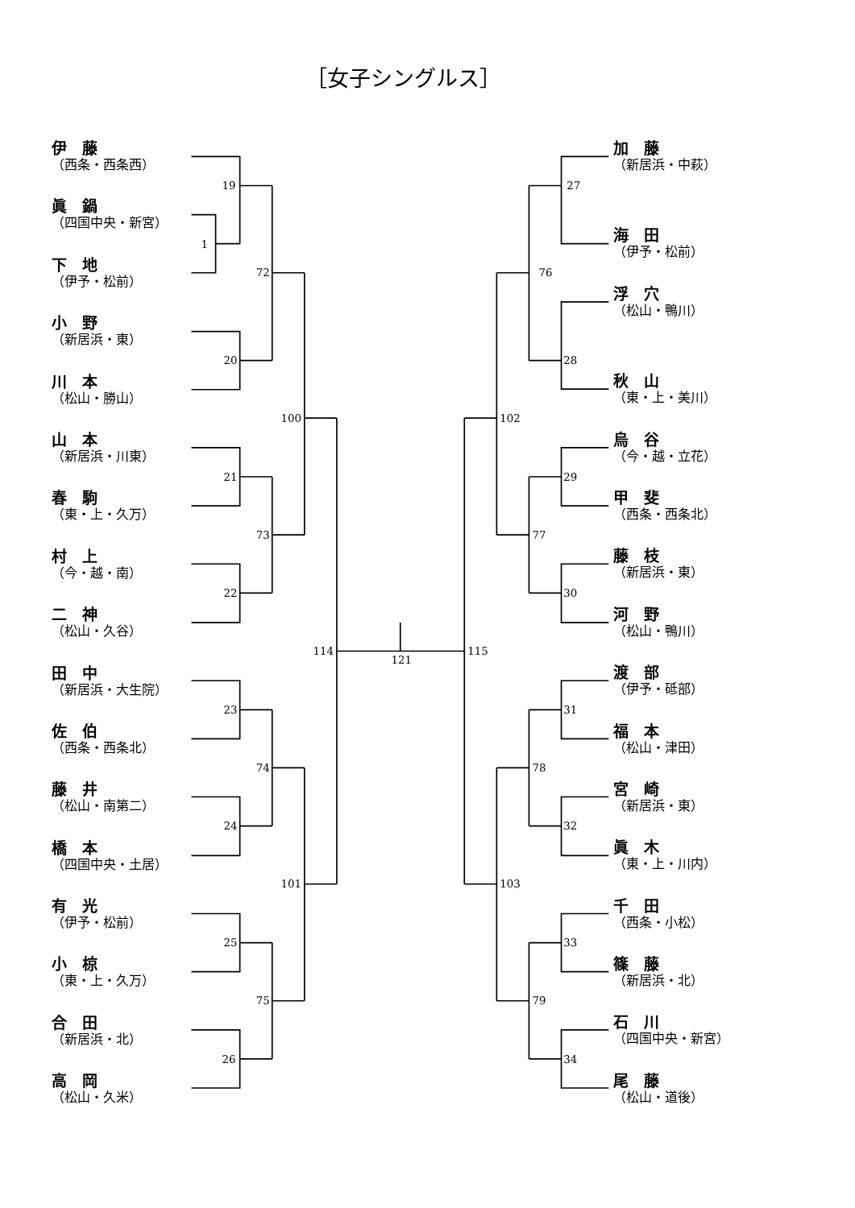19
1
72
20
100
21
73
22
114
121
115
23
74
24
101
25
75
26
27
76
28
102
29
77
30
31
78
32
103
33
79
34
［女子シングルス］
伊　藤
（西条・西条西）
眞　鍋
（四国中央・新宮）
下　地
（伊予・松前）
小　野
（新居浜・東）
川　本
（松山・勝山）
山　本
（新居浜・川東）
春　駒
（東・上・久万）
村　上
（今・越・南）
二　神
（松山・久谷）
田　中
（新居浜・大生院）
佐　伯
（西条・西条北）
藤　井
（松山・南第二）
橋　本
（四国中央・土居）
有　光
（伊予・松前）
小　椋
（東・上・久万）
合　田
（新居浜・北）
高　岡
（松山・久米）
加　藤
（新居浜・中萩）
海　田
（伊予・松前）
浮　穴
（松山・鴨川）
秋　山
（東・上・美川）
烏　谷
（今・越・立花）
甲　斐
（西条・西条北）
藤　枝
（新居浜・東）
河　野
（松山・鴨川）
渡　部
（伊予・砥部）
福　本
（松山・津田）
宮　崎
（新居浜・東）
眞　木
（東・上・川内）
千　田
（西条・小松）
篠　藤
（新居浜・北）
石　川
（四国中央・新宮）
尾　藤
（松山・道後）